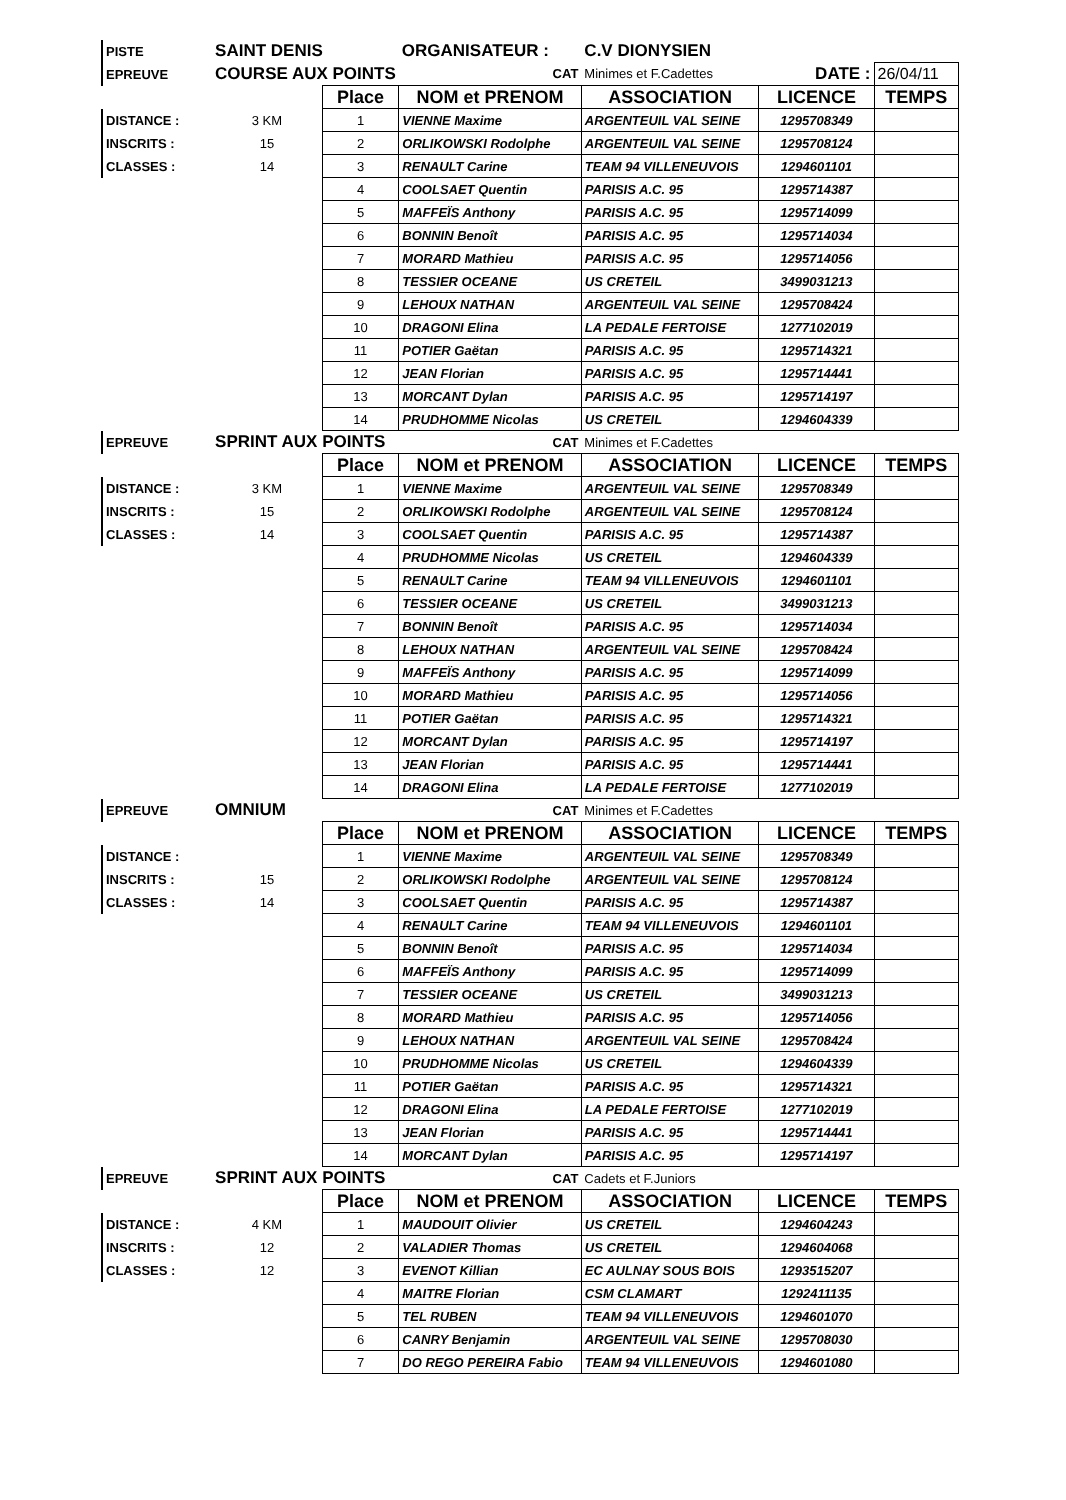| PISTE | SAINT DENIS | | ORGANISATEUR : | C.V DIONYSIEN | | |
| EPREUVE | COURSE AUX POINTS | | CAT | Minimes et F.Cadettes | DATE : | 26/04/11 |
| | | Place | NOM et PRENOM | ASSOCIATION | LICENCE | TEMPS |
| DISTANCE : | 3 KM | 1 | VIENNE Maxime | ARGENTEUIL VAL SEINE | 1295708349 | |
| INSCRITS : | 15 | 2 | ORLIKOWSKI Rodolphe | ARGENTEUIL VAL SEINE | 1295708124 | |
| CLASSES : | 14 | 3 | RENAULT Carine | TEAM 94 VILLENEUVOIS | 1294601101 | |
| | | 4 | COOLSAET Quentin | PARISIS A.C. 95 | 1295714387 | |
| | | 5 | MAFFEÏS Anthony | PARISIS A.C. 95 | 1295714099 | |
| | | 6 | BONNIN Benoît | PARISIS A.C. 95 | 1295714034 | |
| | | 7 | MORARD Mathieu | PARISIS A.C. 95 | 1295714056 | |
| | | 8 | TESSIER OCEANE | US CRETEIL | 3499031213 | |
| | | 9 | LEHOUX NATHAN | ARGENTEUIL VAL SEINE | 1295708424 | |
| | | 10 | DRAGONI Elina | LA PEDALE FERTOISE | 1277102019 | |
| | | 11 | POTIER Gaëtan | PARISIS A.C. 95 | 1295714321 | |
| | | 12 | JEAN Florian | PARISIS A.C. 95 | 1295714441 | |
| | | 13 | MORCANT Dylan | PARISIS A.C. 95 | 1295714197 | |
| | | 14 | PRUDHOMME Nicolas | US CRETEIL | 1294604339 | |
| EPREUVE | SPRINT AUX POINTS | | CAT | Minimes et F.Cadettes | | |
| | | Place | NOM et PRENOM | ASSOCIATION | LICENCE | TEMPS |
| DISTANCE : | 3 KM | 1 | VIENNE Maxime | ARGENTEUIL VAL SEINE | 1295708349 | |
| INSCRITS : | 15 | 2 | ORLIKOWSKI Rodolphe | ARGENTEUIL VAL SEINE | 1295708124 | |
| CLASSES : | 14 | 3 | COOLSAET Quentin | PARISIS A.C. 95 | 1295714387 | |
| | | 4 | PRUDHOMME Nicolas | US CRETEIL | 1294604339 | |
| | | 5 | RENAULT Carine | TEAM 94 VILLENEUVOIS | 1294601101 | |
| | | 6 | TESSIER OCEANE | US CRETEIL | 3499031213 | |
| | | 7 | BONNIN Benoît | PARISIS A.C. 95 | 1295714034 | |
| | | 8 | LEHOUX NATHAN | ARGENTEUIL VAL SEINE | 1295708424 | |
| | | 9 | MAFFEÏS Anthony | PARISIS A.C. 95 | 1295714099 | |
| | | 10 | MORARD Mathieu | PARISIS A.C. 95 | 1295714056 | |
| | | 11 | POTIER Gaëtan | PARISIS A.C. 95 | 1295714321 | |
| | | 12 | MORCANT Dylan | PARISIS A.C. 95 | 1295714197 | |
| | | 13 | JEAN Florian | PARISIS A.C. 95 | 1295714441 | |
| | | 14 | DRAGONI Elina | LA PEDALE FERTOISE | 1277102019 | |
| EPREUVE | OMNIUM | | CAT | Minimes et F.Cadettes | | |
| | | Place | NOM et PRENOM | ASSOCIATION | LICENCE | TEMPS |
| DISTANCE : | | 1 | VIENNE Maxime | ARGENTEUIL VAL SEINE | 1295708349 | |
| INSCRITS : | 15 | 2 | ORLIKOWSKI Rodolphe | ARGENTEUIL VAL SEINE | 1295708124 | |
| CLASSES : | 14 | 3 | COOLSAET Quentin | PARISIS A.C. 95 | 1295714387 | |
| | | 4 | RENAULT Carine | TEAM 94 VILLENEUVOIS | 1294601101 | |
| | | 5 | BONNIN Benoît | PARISIS A.C. 95 | 1295714034 | |
| | | 6 | MAFFEÏS Anthony | PARISIS A.C. 95 | 1295714099 | |
| | | 7 | TESSIER OCEANE | US CRETEIL | 3499031213 | |
| | | 8 | MORARD Mathieu | PARISIS A.C. 95 | 1295714056 | |
| | | 9 | LEHOUX NATHAN | ARGENTEUIL VAL SEINE | 1295708424 | |
| | | 10 | PRUDHOMME Nicolas | US CRETEIL | 1294604339 | |
| | | 11 | POTIER Gaëtan | PARISIS A.C. 95 | 1295714321 | |
| | | 12 | DRAGONI Elina | LA PEDALE FERTOISE | 1277102019 | |
| | | 13 | JEAN Florian | PARISIS A.C. 95 | 1295714441 | |
| | | 14 | MORCANT Dylan | PARISIS A.C. 95 | 1295714197 | |
| EPREUVE | SPRINT AUX POINTS | | CAT | Cadets et F.Juniors | | |
| | | Place | NOM et PRENOM | ASSOCIATION | LICENCE | TEMPS |
| DISTANCE : | 4 KM | 1 | MAUDOUIT Olivier | US CRETEIL | 1294604243 | |
| INSCRITS : | 12 | 2 | VALADIER Thomas | US CRETEIL | 1294604068 | |
| CLASSES : | 12 | 3 | EVENOT Killian | EC AULNAY SOUS BOIS | 1293515207 | |
| | | 4 | MAITRE Florian | CSM CLAMART | 1292411135 | |
| | | 5 | TEL RUBEN | TEAM 94 VILLENEUVOIS | 1294601070 | |
| | | 6 | CANRY Benjamin | ARGENTEUIL VAL SEINE | 1295708030 | |
| | | 7 | DO REGO PEREIRA Fabio | TEAM 94 VILLENEUVOIS | 1294601080 | |